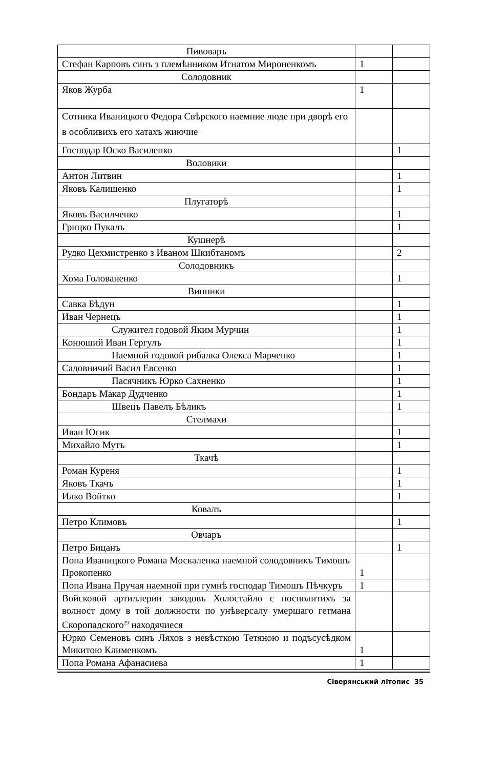| Пивоваръ | | |
| Стефан Карповъ синъ з племѣнником Игнатом Мироненкомъ | 1 | |
| Солодовник | | |
| Яков Журба | 1 | |
| Сотника Иваницкого Федора Свѣрского наемние люде при дворѣ его в особливихъ его хатахъ жиючие | | |
| Господар Юско Василенко | | 1 |
| Воловики | | |
| Антон Литвин | | 1 |
| Яковъ Калишенко | | 1 |
| Плугаторѣ | | |
| Яковъ Василченко | | 1 |
| Грицко Пукалъ | | 1 |
| Кушнерѣ | | |
| Рудко Цехмистренко з Иваном Шкибтаномъ | | 2 |
| Солодовникъ | | |
| Хома Голованенко | | 1 |
| Винники | | |
| Савка Бѣдун | | 1 |
| Иван Чернецъ | | 1 |
| Служител годовой Яким Мурчин | | 1 |
| Конюший Иван Гергулъ | | 1 |
| Наемной годовой рибалка Олекса Марченко | | 1 |
| Садовничий Васил Евсенко | | 1 |
| Пасячникъ Юрко Сахненко | | 1 |
| Бондаръ Макар Дудченко | | 1 |
| Швецъ Павелъ Бѣликъ | | 1 |
| Стелмахи | | |
| Иван Юсик | | 1 |
| Михайло Мутъ | | 1 |
| Ткачѣ | | |
| Роман Куреня | | 1 |
| Яковъ Ткачъ | | 1 |
| Илко Войтко | | 1 |
| Ковалъ | | |
| Петро Климовъ | | 1 |
| Овчаръ | | |
| Петро Бицанъ | | 1 |
| Попа Иваницкого Романа Москаленка наемной солодовникъ Тимошъ Прокопенко | 1 | |
| Попа Ивана Пручая наемной при гумнѣ господар Тимошъ Пѣчкуръ | 1 | |
| Войсковой артиллерии заводовъ Холостайло с посполитихъ за волност дому в той должности по унѣверсалу умершаго гетмана Скоропадского<sup>29</sup> находячиеся | | |
| Юрко Семеновъ синъ Ляхов з невѣсткою Тетяною и подъсусѣдком Микитою Клименкомъ | 1 | |
| Попа Романа Афанасиева | 1 | |
Сіверянський літопис 35